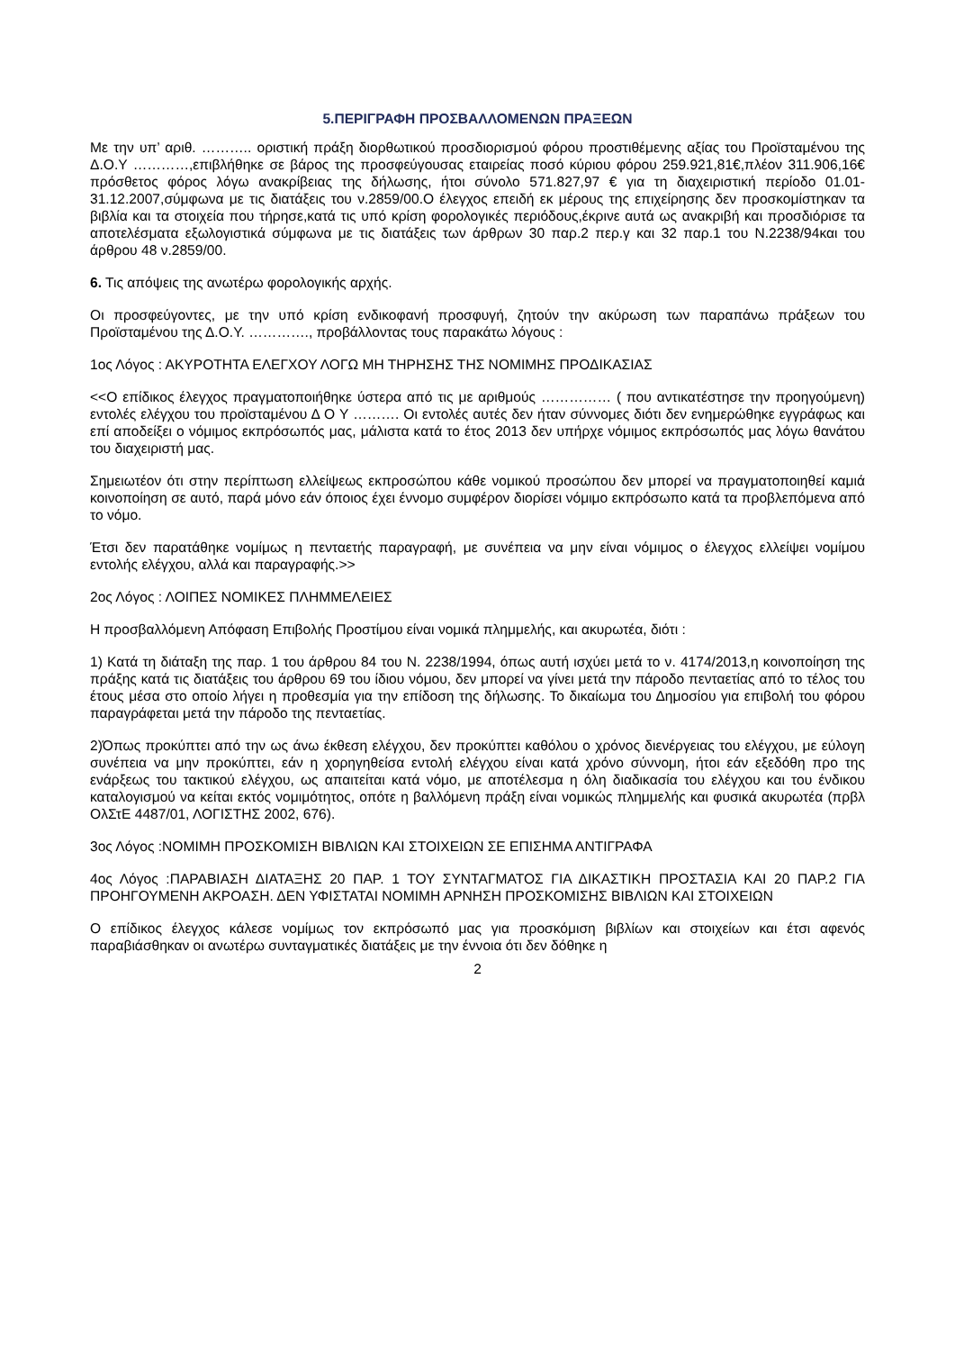5.ΠΕΡΙΓΡΑΦΗ ΠΡΟΣΒΑΛΛΟΜΕΝΩΝ ΠΡΑΞΕΩΝ
Με την υπ’ αριθ. ……….. οριστική πράξη διορθωτικού προσδιορισμού φόρου προστιθέμενης αξίας του Προϊσταμένου της Δ.Ο.Υ …………,επιβλήθηκε σε βάρος της προσφεύγουσας εταιρείας ποσό κύριου φόρου 259.921,81€,πλέον 311.906,16€ πρόσθετος φόρος λόγω ανακρίβειας της δήλωσης, ήτοι σύνολο 571.827,97 € για τη διαχειριστική περίοδο 01.01-31.12.2007,σύμφωνα με τις διατάξεις του ν.2859/00.Ο έλεγχος επειδή εκ μέρους της επιχείρησης δεν προσκομίστηκαν τα βιβλία και τα στοιχεία που τήρησε,κατά τις υπό κρίση φορολογικές περιόδους,έκρινε αυτά ως ανακριβή και προσδιόρισε τα αποτελέσματα εξωλογιστικά σύμφωνα με τις διατάξεις των άρθρων 30 παρ.2 περ.γ και 32 παρ.1 του Ν.2238/94και του άρθρου 48 ν.2859/00.
6. Τις απόψεις της ανωτέρω φορολογικής αρχής.
Οι προσφεύγοντες, με την υπό κρίση ενδικοφανή προσφυγή, ζητούν την ακύρωση των παραπάνω πράξεων του Προϊσταμένου της Δ.Ο.Υ. …………., προβάλλοντας τους παρακάτω λόγους :
1ος Λόγος : ΑΚΥΡΟΤΗΤΑ ΕΛΕΓΧΟΥ ΛΟΓΩ ΜΗ ΤΗΡΗΣΗΣ ΤΗΣ ΝΟΜΙΜΗΣ ΠΡΟΔΙΚΑΣΙΑΣ
<<Ο επίδικος έλεγχος πραγματοποιήθηκε ύστερα από τις με αριθμούς …………… ( που αντικατέστησε την προηγούμενη) εντολές ελέγχου του προϊσταμένου Δ Ο Υ ………. Οι εντολές αυτές δεν ήταν σύννομες διότι δεν ενημερώθηκε εγγράφως και επί αποδείξει ο νόμιμος εκπρόσωπός μας, μάλιστα κατά το έτος 2013 δεν υπήρχε νόμιμος εκπρόσωπός μας λόγω θανάτου του διαχειριστή μας.
Σημειωτέον ότι στην περίπτωση ελλείψεως εκπροσώπου κάθε νομικού προσώπου δεν μπορεί να πραγματοποιηθεί καμιά κοινοποίηση σε αυτό, παρά μόνο εάν όποιος έχει έννομο συμφέρον διορίσει νόμιμο εκπρόσωπο κατά τα προβλεπόμενα από το νόμο.
Έτσι δεν παρατάθηκε νομίμως η πενταετής παραγραφή, με συνέπεια να μην είναι νόμιμος ο έλεγχος ελλείψει νομίμου εντολής ελέγχου, αλλά και παραγραφής.>>
2ος Λόγος : ΛΟΙΠΕΣ ΝΟΜΙΚΕΣ ΠΛΗΜΜΕΛΕΙΕΣ
Η προσβαλλόμενη Απόφαση Επιβολής Προστίμου είναι νομικά πλημμελής, και ακυρωτέα, διότι :
1) Κατά τη διάταξη της παρ. 1 του άρθρου 84 του Ν. 2238/1994, όπως αυτή ισχύει μετά το ν. 4174/2013,η κοινοποίηση της πράξης κατά τις διατάξεις του άρθρου 69 του ίδιου νόμου, δεν μπορεί να γίνει μετά την πάροδο πενταετίας από το τέλος του έτους μέσα στο οποίο λήγει η προθεσμία για την επίδοση της δήλωσης. Το δικαίωμα του Δημοσίου για επιβολή του φόρου παραγράφεται μετά την πάροδο της πενταετίας.
2)Όπως προκύπτει από την ως άνω έκθεση ελέγχου, δεν προκύπτει καθόλου ο χρόνος διενέργειας του ελέγχου, με εύλογη συνέπεια να μην προκύπτει, εάν η χορηγηθείσα εντολή ελέγχου είναι κατά χρόνο σύννομη, ήτοι εάν εξεδόθη προ της ενάρξεως του τακτικού ελέγχου, ως απαιτείται κατά νόμο, με αποτέλεσμα η όλη διαδικασία του ελέγχου και του ένδικου καταλογισμού να κείται εκτός νομιμότητος, οπότε η βαλλόμενη πράξη είναι νομικώς πλημμελής και φυσικά ακυρωτέα (πρβλ ΟλΣτΕ 4487/01, ΛΟΓΙΣΤΗΣ 2002, 676).
3ος Λόγος :ΝΟΜΙΜΗ ΠΡΟΣΚΟΜΙΣΗ ΒΙΒΛΙΩΝ ΚΑΙ ΣΤΟΙΧΕΙΩΝ ΣΕ ΕΠΙΣΗΜΑ ΑΝΤΙΓΡΑΦΑ
4ος Λόγος :ΠΑΡΑΒΙΑΣΗ ΔΙΑΤΑΞΗΣ 20 ΠΑΡ. 1 ΤΟΥ ΣΥΝΤΑΓΜΑΤΟΣ ΓΙΑ ΔΙΚΑΣΤΙΚΗ ΠΡΟΣΤΑΣΙΑ ΚΑΙ 20 ΠΑΡ.2 ΓΙΑ ΠΡΟΗΓΟΥΜΕΝΗ ΑΚΡΟΑΣΗ. ΔΕΝ ΥΦΙΣΤΑΤΑΙ ΝΟΜΙΜΗ ΑΡΝΗΣΗ ΠΡΟΣΚΟΜΙΣΗΣ ΒΙΒΛΙΩΝ ΚΑΙ ΣΤΟΙΧΕΙΩΝ
Ο επίδικος έλεγχος κάλεσε νομίμως τον εκπρόσωπό μας για προσκόμιση βιβλίων και στοιχείων και έτσι αφενός παραβιάσθηκαν οι ανωτέρω συνταγματικές διατάξεις με την έννοια ότι δεν δόθηκε η
2